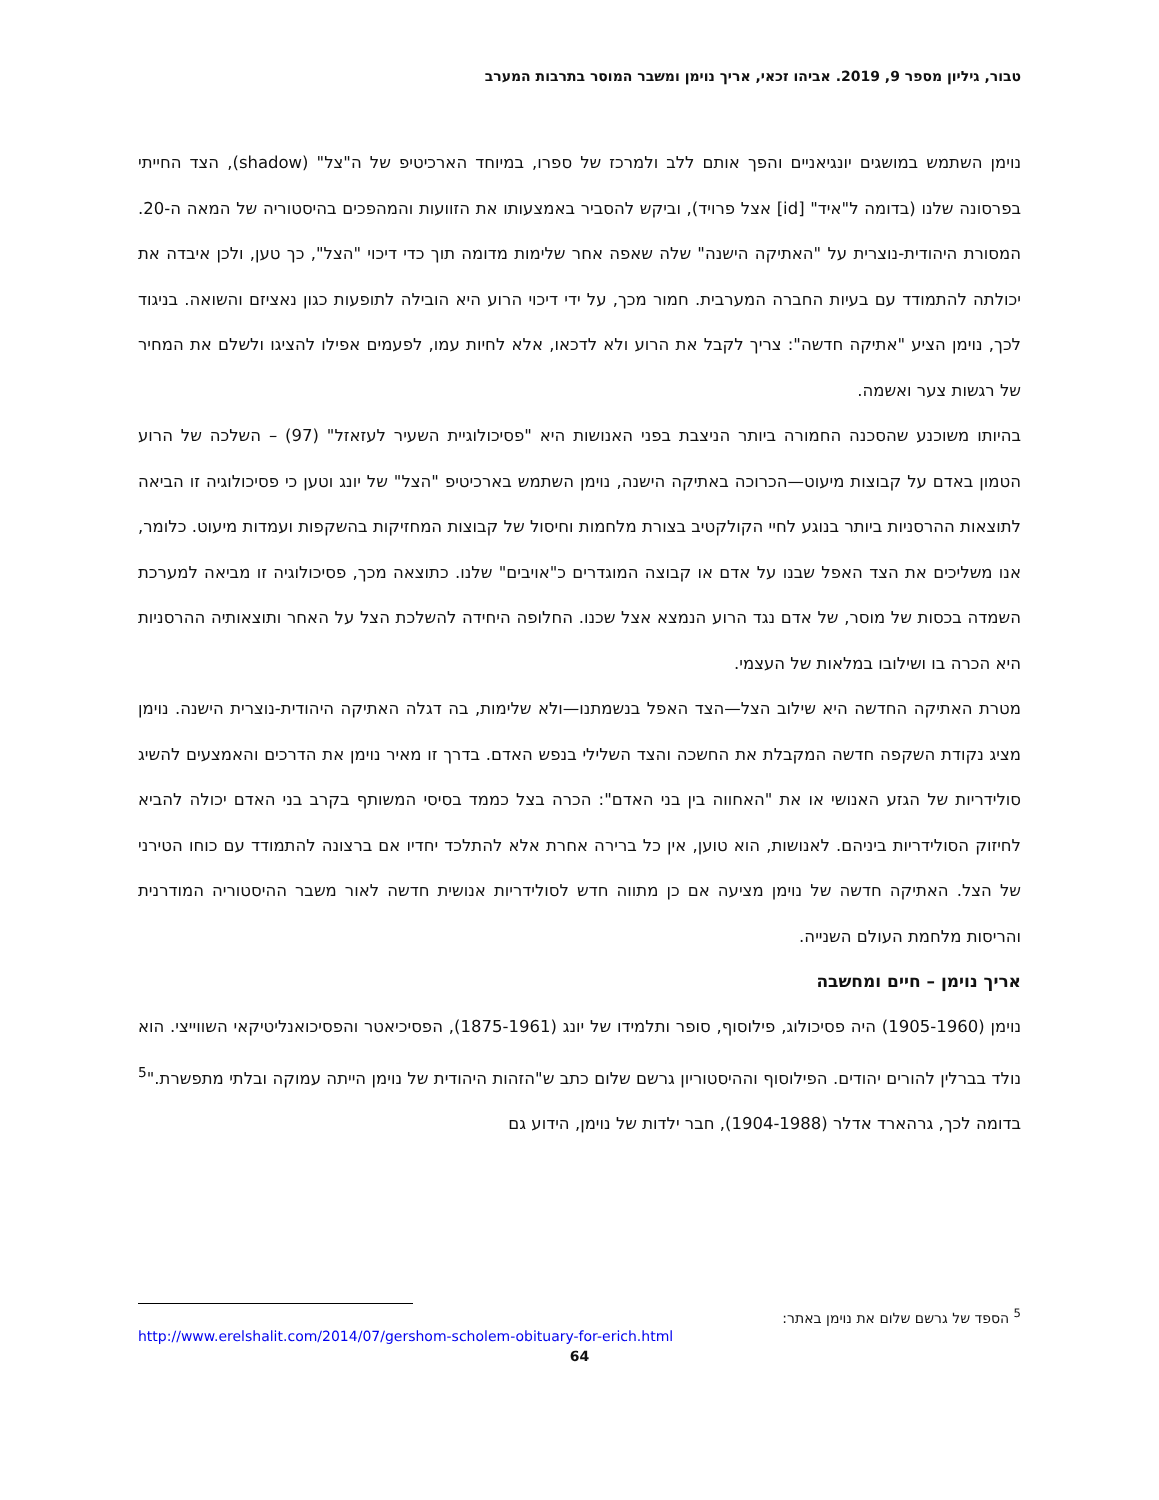טבור, גיליון מספר 9, 2019. אביהו זכאי, אריך נוימן ומשבר המוסר בתרבות המערב
נוימן השתמש במושגים יונגיאניים והפך אותם ללב ולמרכז של ספרו, במיוחד הארכיטיפ של ה"צל" (shadow), הצד החייתי בפרסונה שלנו (בדומה ל"איד" [id] אצל פרויד), וביקש להסביר באמצעותו את הזוועות והמהפכים בהיסטוריה של המאה ה-20. המסורת היהודית-נוצרית על "האתיקה הישנה" שלה שאפה אחר שלימות מדומה תוך כדי דיכוי "הצל", כך טען, ולכן איבדה את יכולתה להתמודד עם בעיות החברה המערבית. חמור מכך, על ידי דיכוי הרוע היא הובילה לתופעות כגון נאציזם והשואה. בניגוד לכך, נוימן הציע "אתיקה חדשה": צריך לקבל את הרוע ולא לדכאו, אלא לחיות עמו, לפעמים אפילו להציגו ולשלם את המחיר של רגשות צער ואשמה.
בהיותו משוכנע שהסכנה החמורה ביותר הניצבת בפני האנושות היא "פסיכולוגיית השעיר לעזאזל" (97) – השלכה של הרוע הטמון באדם על קבוצות מיעוט—הכרוכה באתיקה הישנה, נוימן השתמש בארכיטיפ "הצל" של יונג וטען כי פסיכולוגיה זו הביאה לתוצאות ההרסניות ביותר בנוגע לחיי הקולקטיב בצורת מלחמות וחיסול של קבוצות המחזיקות בהשקפות ועמדות מיעוט. כלומר, אנו משליכים את הצד האפל שבנו על אדם או קבוצה המוגדרים כ"אויבים" שלנו. כתוצאה מכך, פסיכולוגיה זו מביאה למערכת השמדה בכסות של מוסר, של אדם נגד הרוע הנמצא אצל שכנו. החלופה היחידה להשלכת הצל על האחר ותוצאותיה ההרסניות היא הכרה בו ושילובו במלאות של העצמי.
מטרת האתיקה החדשה היא שילוב הצל—הצד האפל בנשמתנו—ולא שלימות, בה דגלה האתיקה היהודית-נוצרית הישנה. נוימן מציג נקודת השקפה חדשה המקבלת את החשכה והצד השלילי בנפש האדם. בדרך זו מאיר נוימן את הדרכים והאמצעים להשיג סולידריות של הגזע האנושי או את "האחווה בין בני האדם": הכרה בצל כממד בסיסי המשותף בקרב בני האדם יכולה להביא לחיזוק הסולידריות ביניהם. לאנושות, הוא טוען, אין כל ברירה אחרת אלא להתלכד יחדיו אם ברצונה להתמודד עם כוחו הטירני של הצל. האתיקה חדשה של נוימן מציעה אם כן מתווה חדש לסולידריות אנושית חדשה לאור משבר ההיסטוריה המודרנית והריסות מלחמת העולם השנייה.
אריך נוימן – חיים ומחשבה
נוימן (1905-1960) היה פסיכולוג, פילוסוף, סופר ותלמידו של יונג (1875-1961), הפסיכיאטר והפסיכואנליטיקאי השווייצי. הוא נולד בברלין להורים יהודים. הפילוסוף וההיסטוריון גרשם שלום כתב ש"הזהות היהודית של נוימן הייתה עמוקה ובלתי מתפשרת."<sup>5</sup> בדומה לכך, גרהארד אדלר (1904-1988), חבר ילדות של נוימן, הידוע גם
<sup>5</sup> הספד של גרשם שלום את נוימן באתר:
http://www.erelshalit.com/2014/07/gershom-scholem-obituary-for-erich.html
64